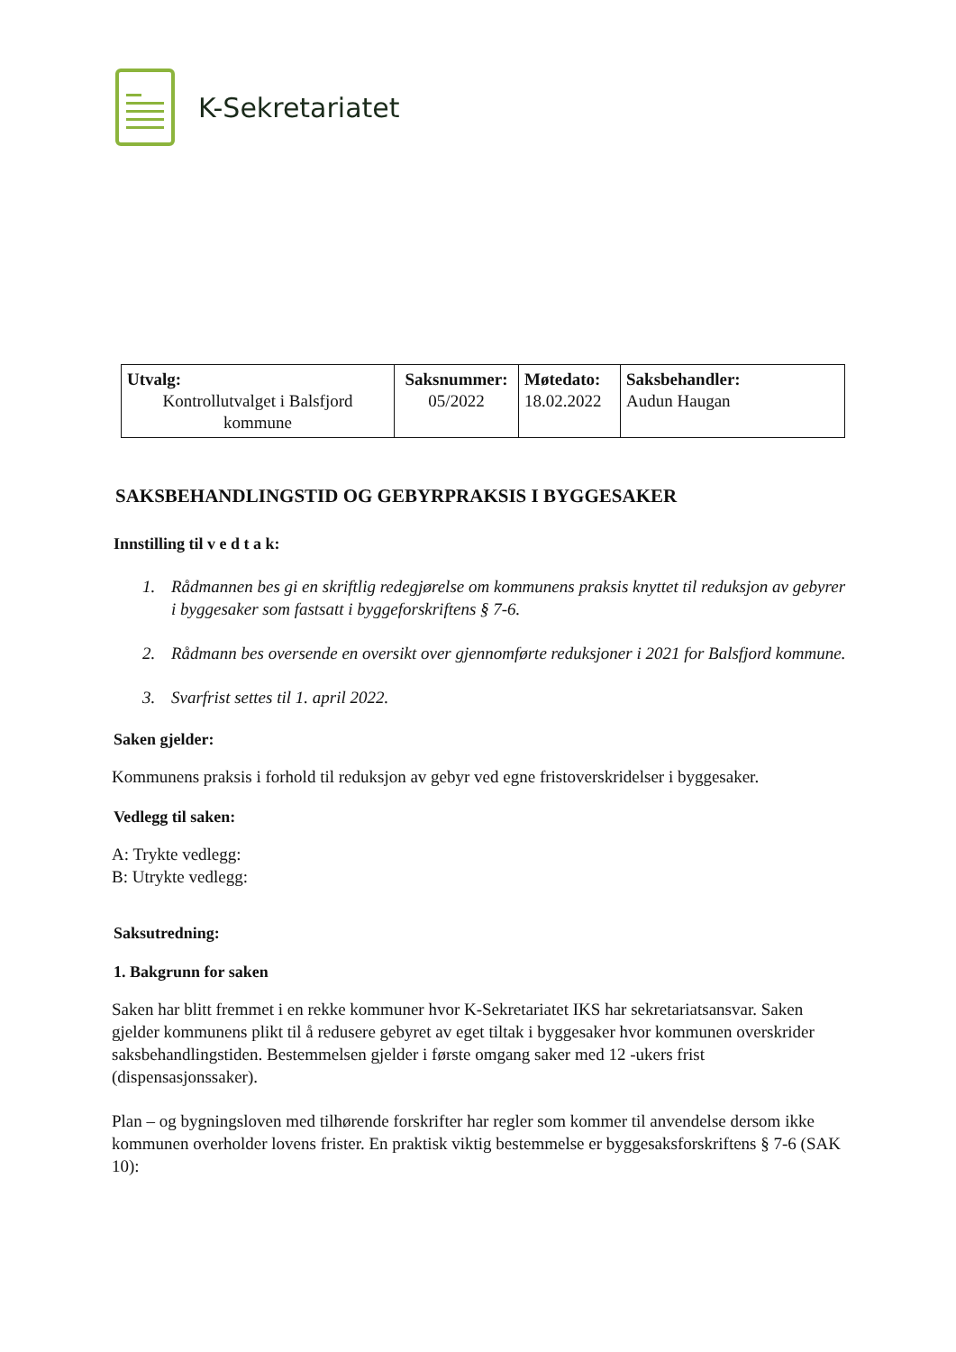K-Sekretariatet
| Utvalg: Kontrollutvalget i Balsfjord kommune | Saksnummer: 05/2022 | Møtedato: 18.02.2022 | Saksbehandler: Audun Haugan |
SAKSBEHANDLINGSTID OG GEBYRPRAKSIS I BYGGESAKER
Innstilling til v e d t a k:
1. Rådmannen bes gi en skriftlig redegjørelse om kommunens praksis knyttet til reduksjon av gebyrer i byggesaker som fastsatt i byggeforskriftens § 7-6.
2. Rådmann bes oversende en oversikt over gjennomførte reduksjoner i 2021 for Balsfjord kommune.
3. Svarfrist settes til 1. april 2022.
Saken gjelder:
Kommunens praksis i forhold til reduksjon av gebyr ved egne fristoverskridelser i byggesaker.
Vedlegg til saken:
A: Trykte vedlegg:
B: Utrykte vedlegg:
Saksutredning:
1. Bakgrunn for saken
Saken har blitt fremmet i en rekke kommuner hvor K-Sekretariatet IKS har sekretariatsansvar. Saken gjelder kommunens plikt til å redusere gebyret av eget tiltak i byggesaker hvor kommunen overskrider saksbehandlingstiden. Bestemmelsen gjelder i første omgang saker med 12 -ukers frist (dispensasjonssaker).
Plan – og bygningsloven med tilhørende forskrifter har regler som kommer til anvendelse dersom ikke kommunen overholder lovens frister. En praktisk viktig bestemmelse er byggesaksforskriftens § 7-6 (SAK 10):